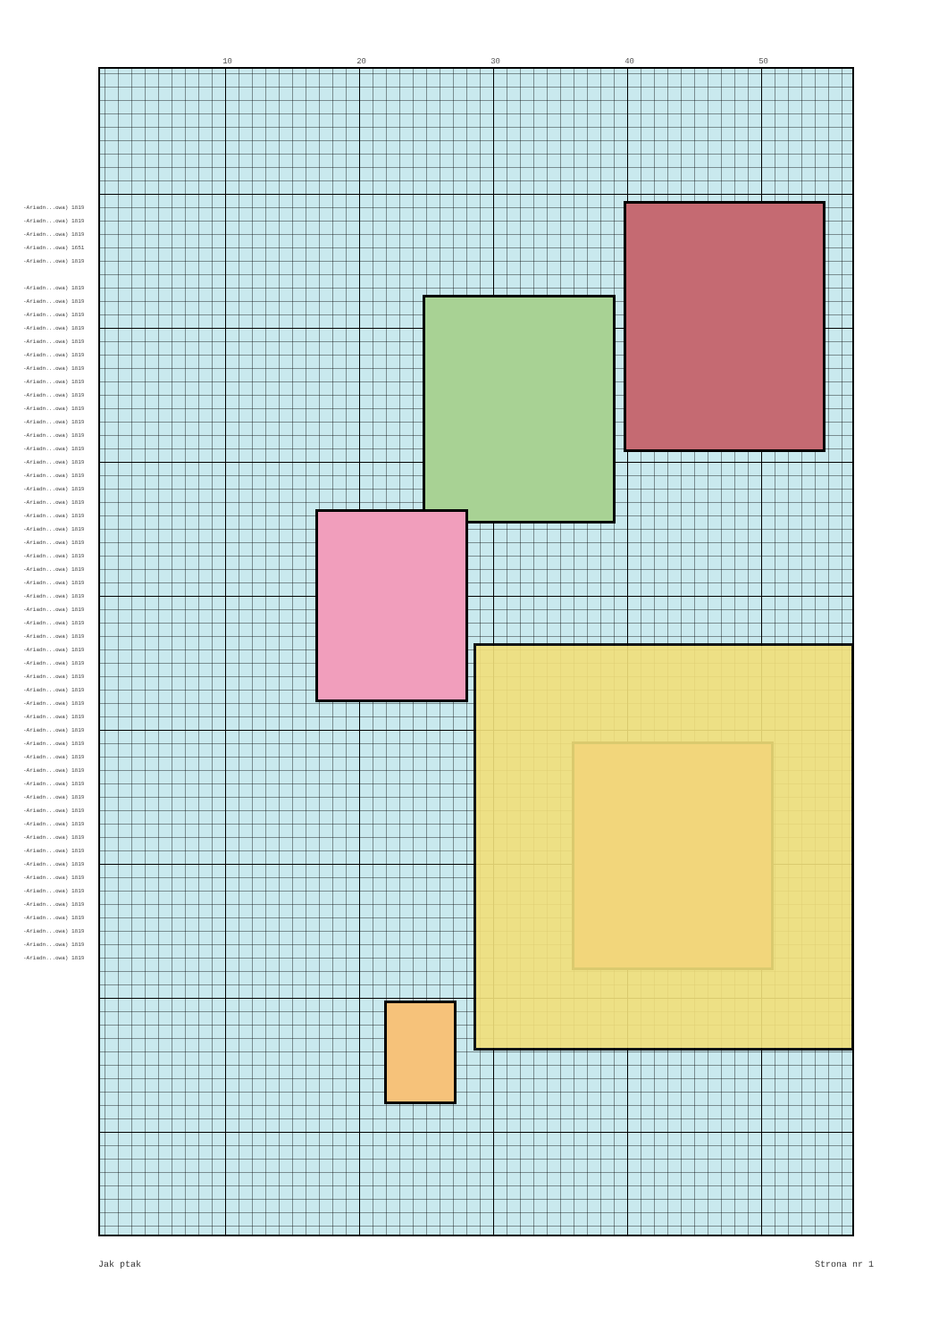10 20 30 40 50
-Ariadn...owa) 1819
-Ariadn...owa) 1819
-Ariadn...owa) 1819
-Ariadn...owa) 1651
-Ariadn...owa) 1819
-Ariadn...owa) 1819
-Ariadn...owa) 1819
-Ariadn...owa) 1819
-Ariadn...owa) 1819
-Ariadn...owa) 1819
-Ariadn...owa) 1819
-Ariadn...owa) 1819
-Ariadn...owa) 1819
-Ariadn...owa) 1819
-Ariadn...owa) 1819
-Ariadn...owa) 1819
-Ariadn...owa) 1819
-Ariadn...owa) 1819
-Ariadn...owa) 1819
-Ariadn...owa) 1819
-Ariadn...owa) 1819
-Ariadn...owa) 1819
-Ariadn...owa) 1819
-Ariadn...owa) 1819
-Ariadn...owa) 1819
-Ariadn...owa) 1819
-Ariadn...owa) 1819
-Ariadn...owa) 1819
-Ariadn...owa) 1819
-Ariadn...owa) 1819
-Ariadn...owa) 1819
-Ariadn...owa) 1819
-Ariadn...owa) 1819
-Ariadn...owa) 1819
-Ariadn...owa) 1819
-Ariadn...owa) 1819
-Ariadn...owa) 1819
-Ariadn...owa) 1819
-Ariadn...owa) 1819
-Ariadn...owa) 1819
-Ariadn...owa) 1819
-Ariadn...owa) 1819
-Ariadn...owa) 1819
-Ariadn...owa) 1819
-Ariadn...owa) 1819
-Ariadn...owa) 1819
-Ariadn...owa) 1819
-Ariadn...owa) 1819
-Ariadn...owa) 1819
-Ariadn...owa) 1819
-Ariadn...owa) 1819
-Ariadn...owa) 1819
-Ariadn...owa) 1819
-Ariadn...owa) 1819
-Ariadn...owa) 1819
-Ariadn...owa) 1819
Jak ptak Strona nr 1